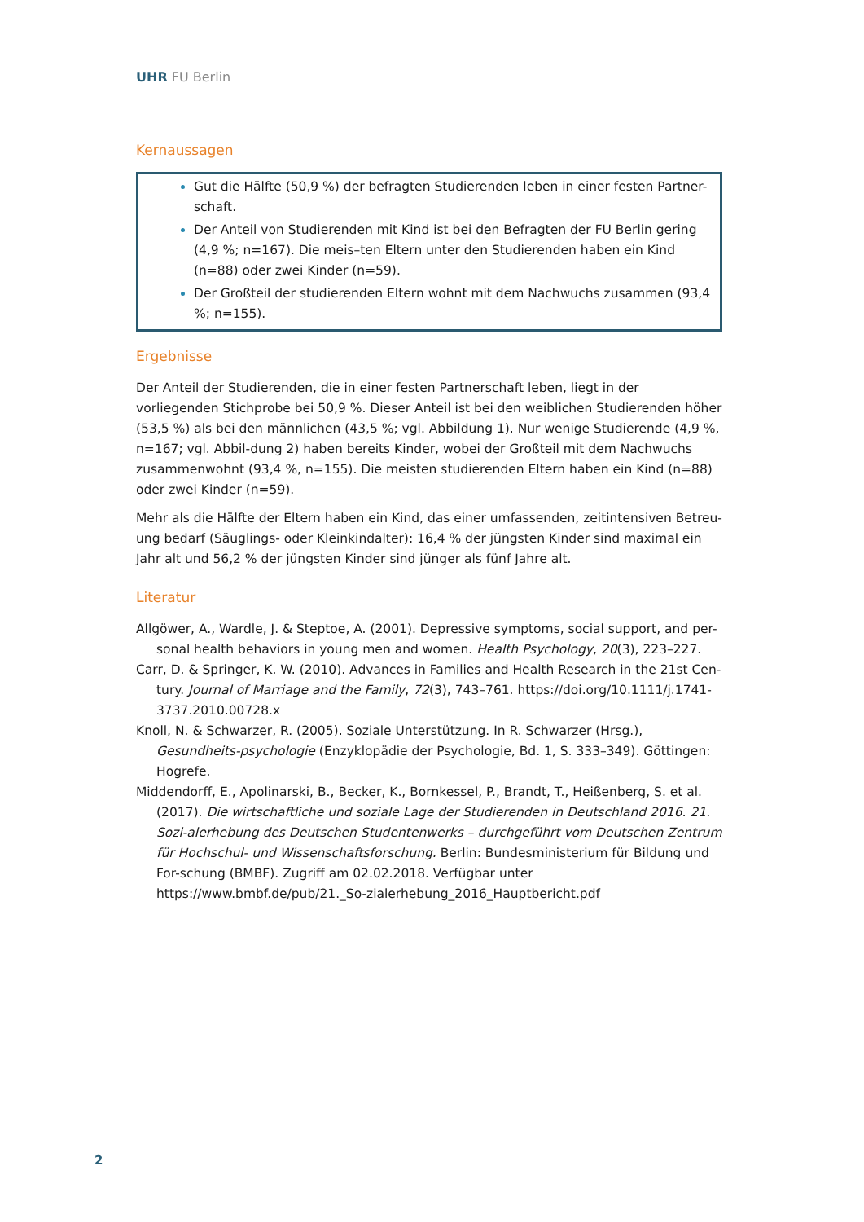UHR FU Berlin
Kernaussagen
Gut die Hälfte (50,9 %) der befragten Studierenden leben in einer festen Partner-schaft.
Der Anteil von Studierenden mit Kind ist bei den Befragten der FU Berlin gering (4,9 %; n=167). Die meis–ten Eltern unter den Studierenden haben ein Kind (n=88) oder zwei Kinder (n=59).
Der Großteil der studierenden Eltern wohnt mit dem Nachwuchs zusammen (93,4 %; n=155).
Ergebnisse
Der Anteil der Studierenden, die in einer festen Partnerschaft leben, liegt in der vorliegenden Stichprobe bei 50,9 %. Dieser Anteil ist bei den weiblichen Studierenden höher (53,5 %) als bei den männlichen (43,5 %; vgl. Abbildung 1). Nur wenige Studierende (4,9 %, n=167; vgl. Abbil-dung 2) haben bereits Kinder, wobei der Großteil mit dem Nachwuchs zusammenwohnt (93,4 %, n=155). Die meisten studierenden Eltern haben ein Kind (n=88) oder zwei Kinder (n=59).
Mehr als die Hälfte der Eltern haben ein Kind, das einer umfassenden, zeitintensiven Betreu-ung bedarf (Säuglings- oder Kleinkindalter): 16,4 % der jüngsten Kinder sind maximal ein Jahr alt und 56,2 % der jüngsten Kinder sind jünger als fünf Jahre alt.
Literatur
Allgöwer, A., Wardle, J. & Steptoe, A. (2001). Depressive symptoms, social support, and per-sonal health behaviors in young men and women. Health Psychology, 20(3), 223–227.
Carr, D. & Springer, K. W. (2010). Advances in Families and Health Research in the 21st Cen-tury. Journal of Marriage and the Family, 72(3), 743–761. https://doi.org/10.1111/j.1741-3737.2010.00728.x
Knoll, N. & Schwarzer, R. (2005). Soziale Unterstützung. In R. Schwarzer (Hrsg.), Gesundheits-psychologie (Enzyklopädie der Psychologie, Bd. 1, S. 333–349). Göttingen: Hogrefe.
Middendorff, E., Apolinarski, B., Becker, K., Bornkessel, P., Brandt, T., Heißenberg, S. et al. (2017). Die wirtschaftliche und soziale Lage der Studierenden in Deutschland 2016. 21. Sozi-alerhebung des Deutschen Studentenwerks – durchgeführt vom Deutschen Zentrum für Hochschul- und Wissenschaftsforschung. Berlin: Bundesministerium für Bildung und For-schung (BMBF). Zugriff am 02.02.2018. Verfügbar unter https://www.bmbf.de/pub/21._So-zialerhebung_2016_Hauptbericht.pdf
2